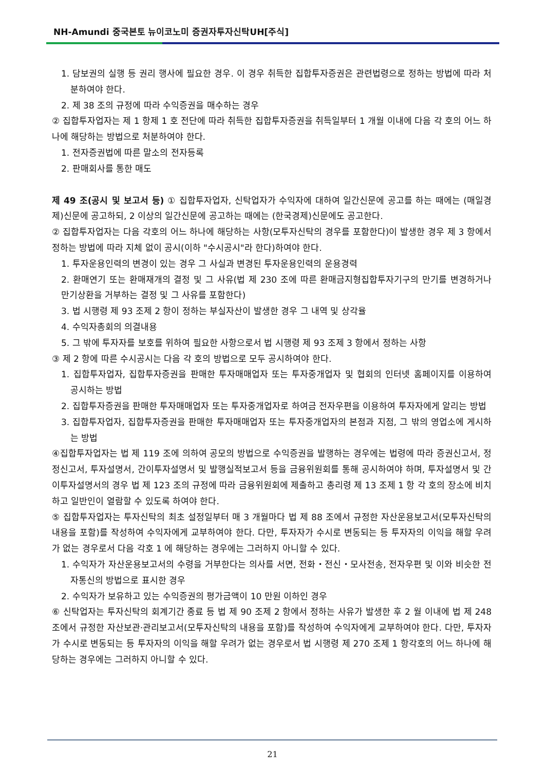NH-Amundi 중국본토 뉴이코노미 증권자투자신탁UH[주식]
1. 담보권의 실행 등 권리 행사에 필요한 경우. 이 경우 취득한 집합투자증권은 관련법령으로 정하는 방법에 따라 처분하여야 한다.
2. 제 38 조의 규정에 따라 수익증권을 매수하는 경우
② 집합투자업자는 제 1 항제 1 호 전단에 따라 취득한 집합투자증권을 취득일부터 1 개월 이내에 다음 각 호의 어느 하나에 해당하는 방법으로 처분하여야 한다.
1. 전자증권법에 따른 말소의 전자등록
2. 판매회사를 통한 매도
제 49 조(공시 및 보고서 등) ① 집합투자업자, 신탁업자가 수익자에 대하여 일간신문에 공고를 하는 때에는 (매일경제)신문에 공고하되, 2 이상의 일간신문에 공고하는 때에는 (한국경제)신문에도 공고한다.
② 집합투자업자는 다음 각호의 어느 하나에 해당하는 사항(모투자신탁의 경우를 포함한다)이 발생한 경우 제 3 항에서 정하는 방법에 따라 지체 없이 공시(이하 "수시공시"라 한다)하여야 한다.
1. 투자운용인력의 변경이 있는 경우 그 사실과 변경된 투자운용인력의 운용경력
2. 환매연기 또는 환매재개의 결정 및 그 사유(법 제 230 조에 따른 환매금지형집합투자기구의 만기를 변경하거나 만기상환을 거부하는 결정 및 그 사유를 포함한다)
3. 법 시행령 제 93 조제 2 항이 정하는 부실자산이 발생한 경우 그 내역 및 상각율
4. 수익자총회의 의결내용
5. 그 밖에 투자자를 보호를 위하여 필요한 사항으로서 법 시행령 제 93 조제 3 항에서 정하는 사항
③ 제 2 항에 따른 수시공시는 다음 각 호의 방법으로 모두 공시하여야 한다.
1. 집합투자업자, 집합투자증권을 판매한 투자매매업자 또는 투자중개업자 및 협회의 인터넷 홈페이지를 이용하여 공시하는 방법
2. 집합투자증권을 판매한 투자매매업자 또는 투자중개업자로 하여금 전자우편을 이용하여 투자자에게 알리는 방법
3. 집합투자업자, 집합투자증권을 판매한 투자매매업자 또는 투자중개업자의 본점과 지점, 그 밖의 영업소에 게시하는 방법
④집합투자업자는 법 제 119 조에 의하여 공모의 방법으로 수익증권을 발행하는 경우에는 법령에 따라 증권신고서, 정정신고서, 투자설명서, 간이투자설명서 및 발행실적보고서 등을 금융위원회를 통해 공시하여야 하며, 투자설명서 및 간이투자설명서의 경우 법 제 123 조의 규정에 따라 금융위원회에 제출하고 총리령 제 13 조제 1 항 각 호의 장소에 비치하고 일반인이 열람할 수 있도록 하여야 한다.
⑤ 집합투자업자는 투자신탁의 최초 설정일부터 매 3 개월마다 법 제 88 조에서 규정한 자산운용보고서(모투자신탁의 내용을 포함)를 작성하여 수익자에게 교부하여야 한다. 다만, 투자자가 수시로 변동되는 등 투자자의 이익을 해할 우려가 없는 경우로서 다음 각호 1 에 해당하는 경우에는 그러하지 아니할 수 있다.
1. 수익자가 자산운용보고서의 수령을 거부한다는 의사를 서면, 전화・전신・모사전송, 전자우편 및 이와 비슷한 전자통신의 방법으로 표시한 경우
2. 수익자가 보유하고 있는 수익증권의 평가금액이 10 만원 이하인 경우
⑥ 신탁업자는 투자신탁의 회계기간 종료 등 법 제 90 조제 2 항에서 정하는 사유가 발생한 후 2 월 이내에 법 제 248 조에서 규정한 자산보관·관리보고서(모투자신탁의 내용을 포함)를 작성하여 수익자에게 교부하여야 한다. 다만, 투자자가 수시로 변동되는 등 투자자의 이익을 해할 우려가 없는 경우로서 법 시행령 제 270 조제 1 항각호의 어느 하나에 해당하는 경우에는 그러하지 아니할 수 있다.
21